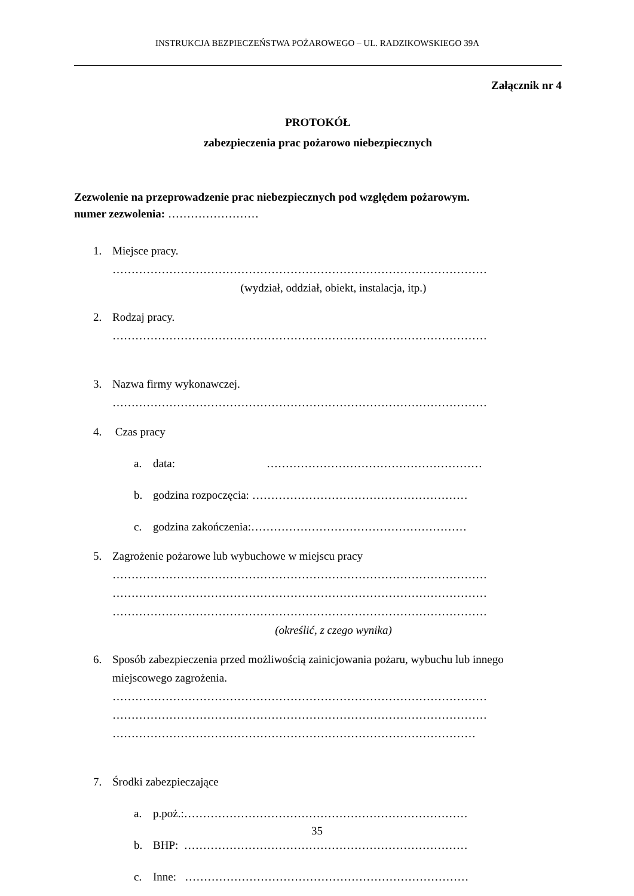INSTRUKCJA BEZPIECZEŃSTWA POŻAROWEGO – UL. RADZIKOWSKIEGO 39A
Załącznik nr 4
PROTOKÓŁ
zabezpieczenia prac pożarowo niebezpiecznych
Zezwolenie na przeprowadzenie prac niebezpiecznych pod względem pożarowym.
numer zezwolenia: ……………………
1. Miejsce pracy.
………………………………………………………………………………………
(wydział, oddział, obiekt, instalacja, itp.)
2. Rodzaj pracy.
………………………………………………………………………………………
3. Nazwa firmy wykonawczej.
………………………………………………………………………………………
4. Czas pracy
a. data: …………………………………………………
b. godzina rozpoczęcia: …………………………………………………
c. godzina zakończenia:…………………………………………………
5. Zagrożenie pożarowe lub wybuchowe w miejscu pracy
………………………………………………………………………………………
………………………………………………………………………………………
………………………………………………………………………………………
(określić, z czego wynika)
6. Sposób zabezpieczenia przed możliwością zainicjowania pożaru, wybuchu lub innego miejscowego zagrożenia.
………………………………………………………………………………………
………………………………………………………………………………………
……………………………………………………………………………………
7. Środki zabezpieczające
a. p.poż.:…………………………………………………………………
b. BHP: …………………………………………………………………
c. Inne: …………………………………………………………………
35